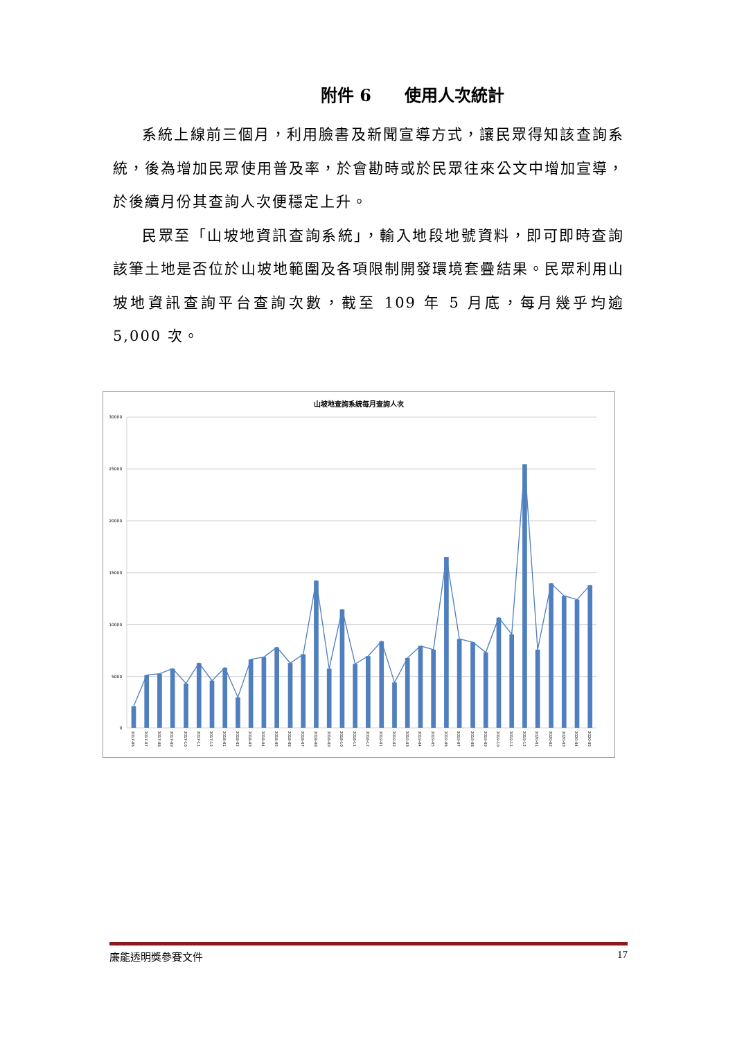附件 6　　使用人次統計
系統上線前三個月，利用臉書及新聞宣導方式，讓民眾得知該查詢系統，後為增加民眾使用普及率，於會勘時或於民眾往來公文中增加宣導，於後續月份其查詢人次便穩定上升。
民眾至「山坡地資訊查詢系統」，輸入地段地號資料，即可即時查詢該筆土地是否位於山坡地範圍及各項限制開發環境套疊結果。民眾利用山坡地資訊查詢平台查詢次數，截至 109 年 5 月底，每月幾乎均逾 5,000 次。
山坡地查詢系統每月查詢人次
30000
25000
20000
15000
10000
5000
0
2017-06
2017-07
2017-08
2017-09
2017-10
2017-11
2017-12
2018-01
2018-02
2018-03
2018-04
2018-05
2018-06
2018-07
2018-08
2018-09
2018-10
2018-11
2018-12
2019-01
2019-02
2019-03
2019-04
2019-05
2019-06
2019-07
2019-08
2019-09
2019-10
2019-11
2019-12
2020-01
2020-02
2020-03
2020-04
2020-05
廉能透明獎參賽文件 17